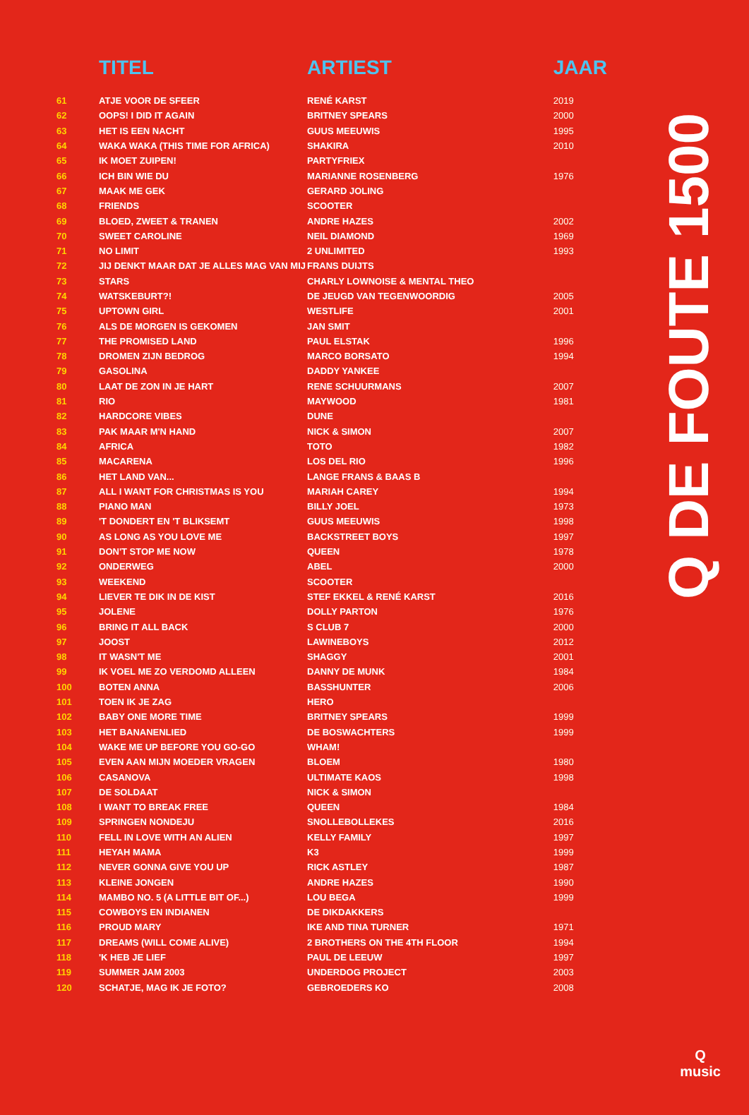| | TITEL | ARTIEST | JAAR |
| --- | --- | --- | --- |
| 61 | ATJE VOOR DE SFEER | RENÉ KARST | 2019 |
| 62 | OOPS! I DID IT AGAIN | BRITNEY SPEARS | 2000 |
| 63 | HET IS EEN NACHT | GUUS MEEUWIS | 1995 |
| 64 | WAKA WAKA (THIS TIME FOR AFRICA) | SHAKIRA | 2010 |
| 65 | IK MOET ZUIPEN! | PARTYFRIEX | |
| 66 | ICH BIN WIE DU | MARIANNE ROSENBERG | 1976 |
| 67 | MAAK ME GEK | GERARD JOLING | |
| 68 | FRIENDS | SCOOTER | |
| 69 | BLOED, ZWEET & TRANEN | ANDRE HAZES | 2002 |
| 70 | SWEET CAROLINE | NEIL DIAMOND | 1969 |
| 71 | NO LIMIT | 2 UNLIMITED | 1993 |
| 72 | JIJ DENKT MAAR DAT JE ALLES MAG VAN MIJ | FRANS DUIJTS | |
| 73 | STARS | CHARLY LOWNOISE & MENTAL THEO | |
| 74 | WATSKEBURT?! | DE JEUGD VAN TEGENWOORDIG | 2005 |
| 75 | UPTOWN GIRL | WESTLIFE | 2001 |
| 76 | ALS DE MORGEN IS GEKOMEN | JAN SMIT | |
| 77 | THE PROMISED LAND | PAUL ELSTAK | 1996 |
| 78 | DROMEN ZIJN BEDROG | MARCO BORSATO | 1994 |
| 79 | GASOLINA | DADDY YANKEE | |
| 80 | LAAT DE ZON IN JE HART | RENE SCHUURMANS | 2007 |
| 81 | RIO | MAYWOOD | 1981 |
| 82 | HARDCORE VIBES | DUNE | |
| 83 | PAK MAAR M'N HAND | NICK & SIMON | 2007 |
| 84 | AFRICA | TOTO | 1982 |
| 85 | MACARENA | LOS DEL RIO | 1996 |
| 86 | HET LAND VAN... | LANGE FRANS & BAAS B | |
| 87 | ALL I WANT FOR CHRISTMAS IS YOU | MARIAH CAREY | 1994 |
| 88 | PIANO MAN | BILLY JOEL | 1973 |
| 89 | 'T DONDERT EN 'T BLIKSEMT | GUUS MEEUWIS | 1998 |
| 90 | AS LONG AS YOU LOVE ME | BACKSTREET BOYS | 1997 |
| 91 | DON'T STOP ME NOW | QUEEN | 1978 |
| 92 | ONDERWEG | ABEL | 2000 |
| 93 | WEEKEND | SCOOTER | |
| 94 | LIEVER TE DIK IN DE KIST | STEF EKKEL & RENÉ KARST | 2016 |
| 95 | JOLENE | DOLLY PARTON | 1976 |
| 96 | BRING IT ALL BACK | S CLUB 7 | 2000 |
| 97 | JOOST | LAWINEBOYS | 2012 |
| 98 | IT WASN'T ME | SHAGGY | 2001 |
| 99 | IK VOEL ME ZO VERDOMD ALLEEN | DANNY DE MUNK | 1984 |
| 100 | BOTEN ANNA | BASSHUNTER | 2006 |
| 101 | TOEN IK JE ZAG | HERO | |
| 102 | BABY ONE MORE TIME | BRITNEY SPEARS | 1999 |
| 103 | HET BANANENLIED | DE BOSWACHTERS | 1999 |
| 104 | WAKE ME UP BEFORE YOU GO-GO | WHAM! | |
| 105 | EVEN AAN MIJN MOEDER VRAGEN | BLOEM | 1980 |
| 106 | CASANOVA | ULTIMATE KAOS | 1998 |
| 107 | DE SOLDAAT | NICK & SIMON | |
| 108 | I WANT TO BREAK FREE | QUEEN | 1984 |
| 109 | SPRINGEN NONDEJU | SNOLLEBOLLEKES | 2016 |
| 110 | FELL IN LOVE WITH AN ALIEN | KELLY FAMILY | 1997 |
| 111 | HEYAH MAMA | K3 | 1999 |
| 112 | NEVER GONNA GIVE YOU UP | RICK ASTLEY | 1987 |
| 113 | KLEINE JONGEN | ANDRE HAZES | 1990 |
| 114 | MAMBO NO. 5 (A LITTLE BIT OF...) | LOU BEGA | 1999 |
| 115 | COWBOYS EN INDIANEN | DE DIKDAKKERS | |
| 116 | PROUD MARY | IKE AND TINA TURNER | 1971 |
| 117 | DREAMS (WILL COME ALIVE) | 2 BROTHERS ON THE 4TH FLOOR | 1994 |
| 118 | 'K HEB JE LIEF | PAUL DE LEEUW | 1997 |
| 119 | SUMMER JAM 2003 | UNDERDOG PROJECT | 2003 |
| 120 | SCHATJE, MAG IK JE FOTO? | GEBROEDERS KO | 2008 |
Q DE FOUTE 1500
Q
music